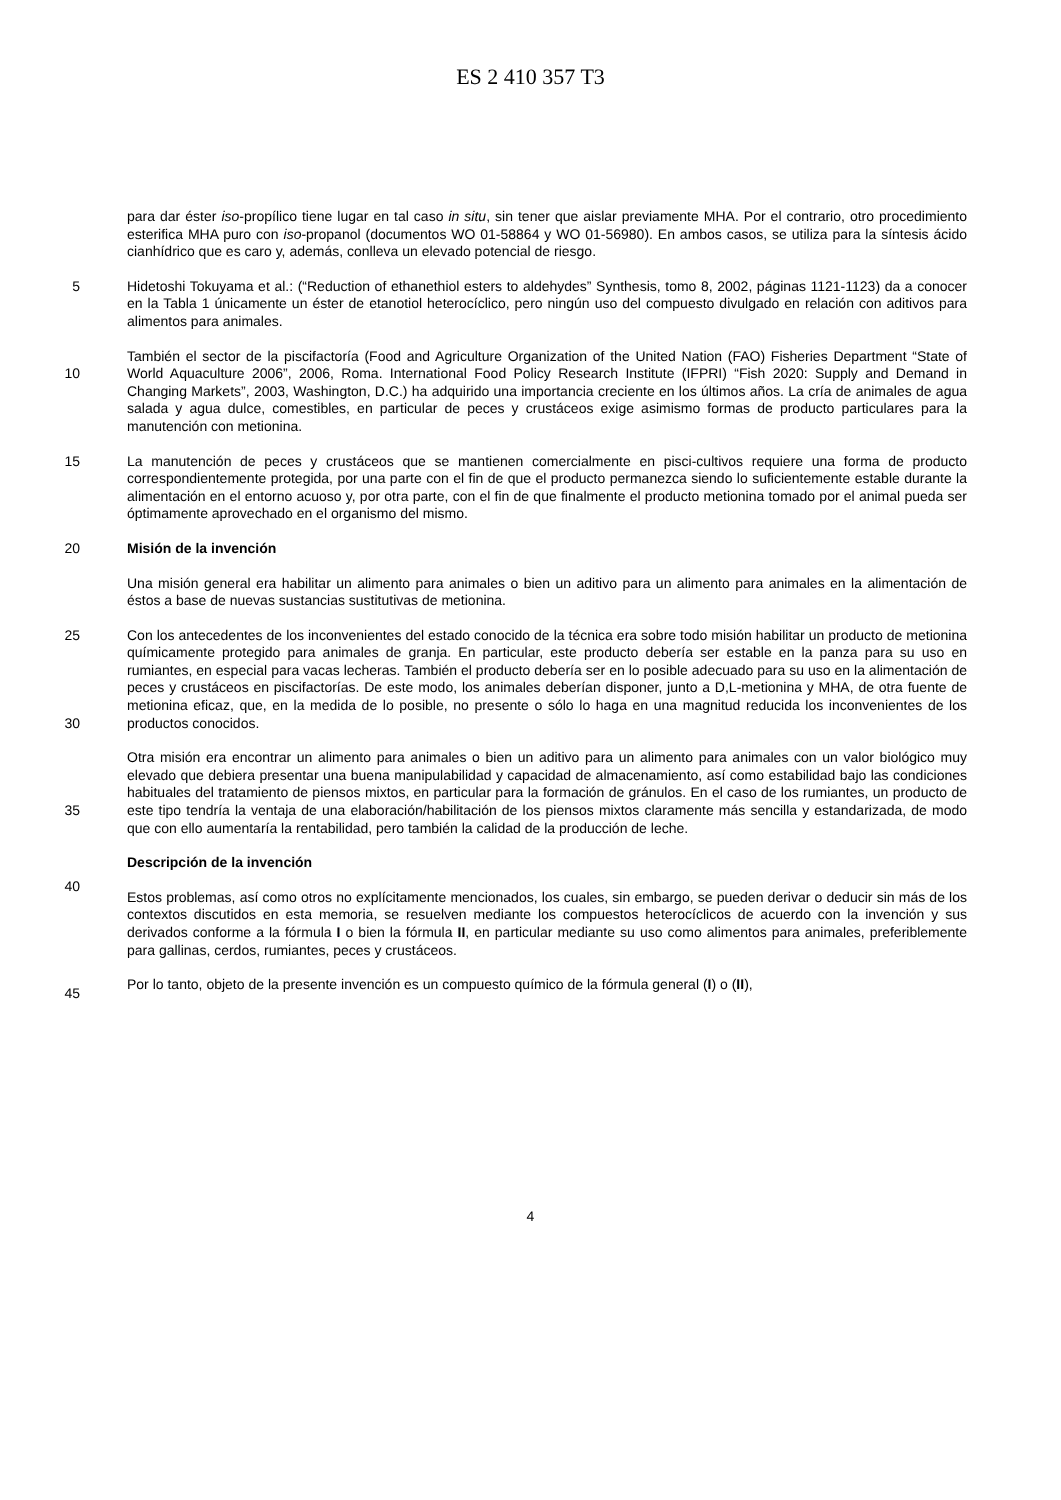ES 2 410 357 T3
para dar éster iso-propílico tiene lugar en tal caso in situ, sin tener que aislar previamente MHA. Por el contrario, otro procedimiento esterifica MHA puro con iso-propanol (documentos WO 01-58864 y WO 01-56980). En ambos casos, se utiliza para la síntesis ácido cianhídrico que es caro y, además, conlleva un elevado potencial de riesgo.
5 Hidetoshi Tokuyama et al.: (“Reduction of ethanethiol esters to aldehydes” Synthesis, tomo 8, 2002, páginas 1121-1123) da a conocer en la Tabla 1 únicamente un éster de etanotiol heterocíclico, pero ningún uso del compuesto divulgado en relación con aditivos para alimentos para animales.
También el sector de la piscifactoría (Food and Agriculture Organization of the United Nation (FAO) Fisheries
10
Department “State of World Aquaculture 2006”, 2006, Roma. International Food Policy Research Institute (IFPRI) “Fish 2020: Supply and Demand in Changing Markets”, 2003, Washington, D.C.) ha adquirido una importancia creciente en los últimos años. La cría de animales de agua salada y agua dulce, comestibles, en particular de peces y crustáceos exige asimismo formas de producto particulares para la manutención con metionina.
15 La manutención de peces y crustáceos que se mantienen comercialmente en pisci-cultivos requiere una forma de producto correspondientemente protegida, por una parte con el fin de que el producto permanezca siendo lo suficientemente estable durante la alimentación en el entorno acuoso y, por otra parte, con el fin de que finalmente el producto metionina tomado por el animal pueda ser óptimamente aprovechado en el organismo del mismo.
20 Misión de la invención
Una misión general era habilitar un alimento para animales o bien un aditivo para un alimento para animales en la alimentación de éstos a base de nuevas sustancias sustitutivas de metionina.
25
30
Con los antecedentes de los inconvenientes del estado conocido de la técnica era sobre todo misión habilitar un producto de metionina químicamente protegido para animales de granja. En particular, este producto debería ser estable en la panza para su uso en rumiantes, en especial para vacas lecheras. También el producto debería ser en lo posible adecuado para su uso en la alimentación de peces y crustáceos en piscifactorías. De este modo, los animales deberían disponer, junto a D,L-metionina y MHA, de otra fuente de metionina eficaz, que, en la medida de lo posible, no presente o sólo lo haga en una magnitud reducida los inconvenientes de los productos conocidos.
35
Otra misión era encontrar un alimento para animales o bien un aditivo para un alimento para animales con un valor biológico muy elevado que debiera presentar una buena manipulabilidad y capacidad de almacenamiento, así como estabilidad bajo las condiciones habituales del tratamiento de piensos mixtos, en particular para la formación de gránulos. En el caso de los rumiantes, un producto de este tipo tendría la ventaja de una elaboración/habilitación de los piensos mixtos claramente más sencilla y estandarizada, de modo que con ello aumentaría la rentabilidad, pero también la calidad de la producción de leche.
Descripción de la invención
40
Estos problemas, así como otros no explícitamente mencionados, los cuales, sin embargo, se pueden derivar o deducir sin más de los contextos discutidos en esta memoria, se resuelven mediante los compuestos heterocíclicos de acuerdo con la invención y sus derivados conforme a la fórmula I o bien la fórmula II, en particular mediante su uso como alimentos para animales, preferiblemente para gallinas, cerdos, rumiantes, peces y crustáceos.
45
Por lo tanto, objeto de la presente invención es un compuesto químico de la fórmula general (I) o (II),
4